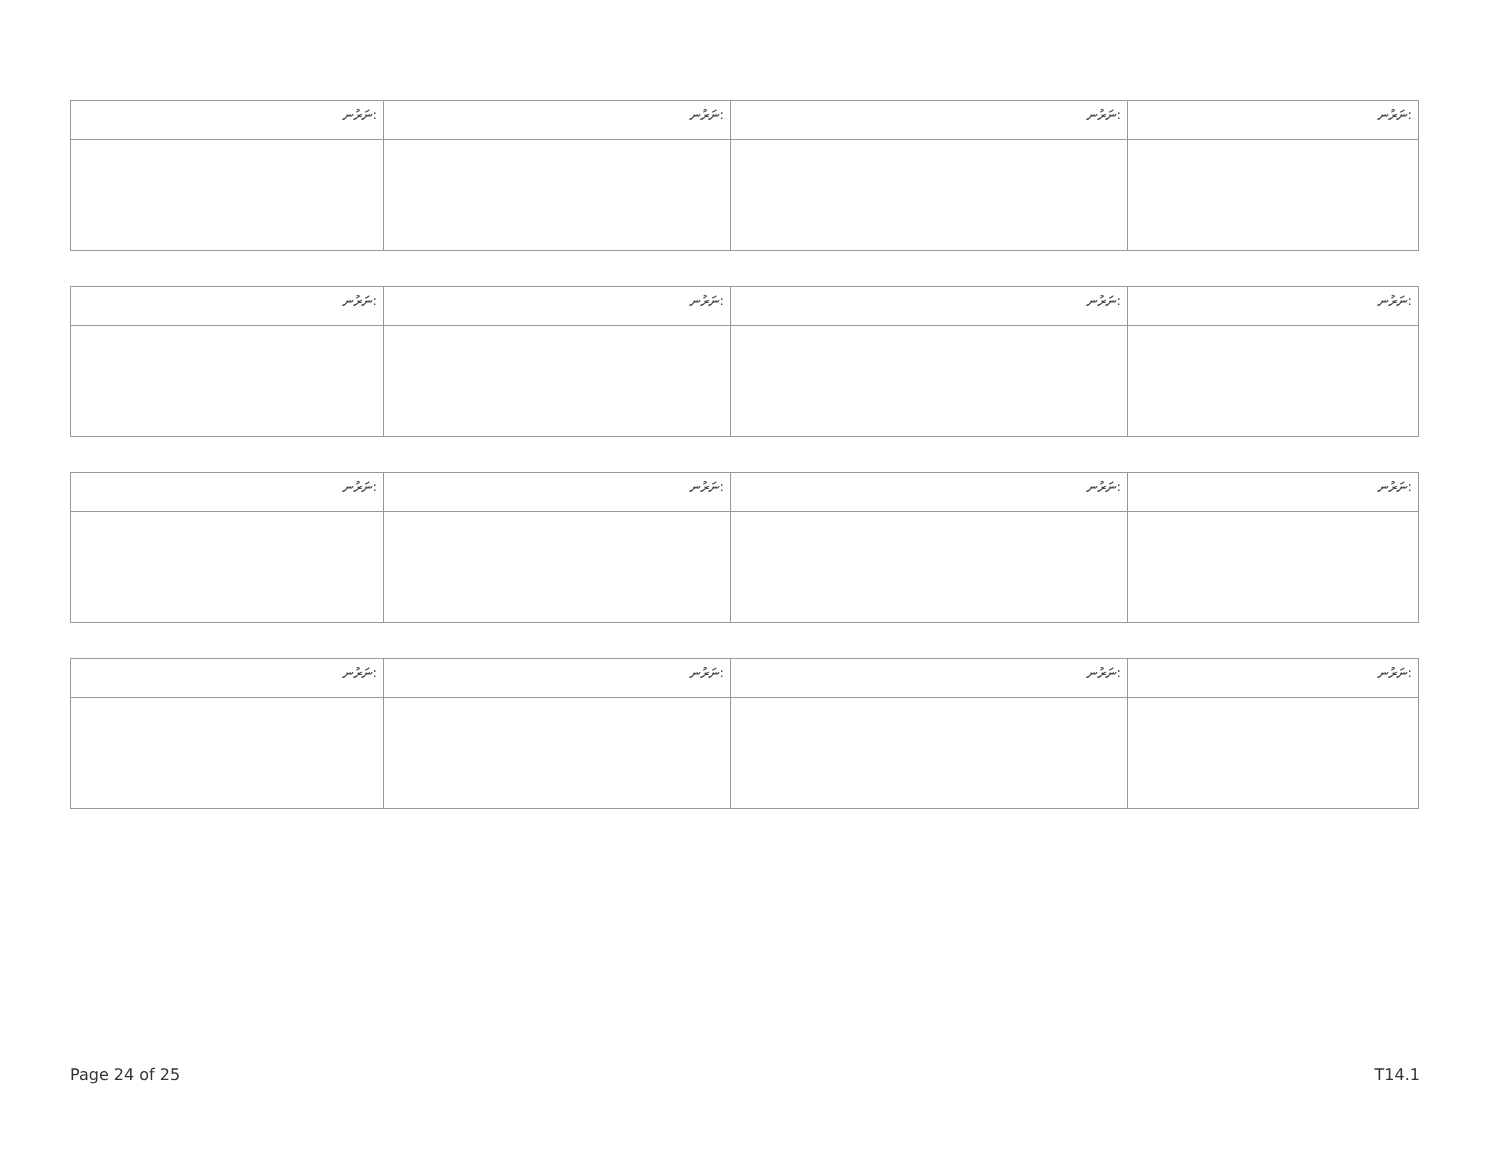| ނަރުނ: | ނަރުނ: | ނަރުނ: | ނަރުނ: |
| --- | --- | --- | --- |
| ނަރުނ: | ނަރުނ: | ނަރުނ: | ނަރުނ: |
| --- | --- | --- | --- |
| ނަރުނ: | ނަރުނ: | ނަރުނ: | ނަރުނ: |
| --- | --- | --- | --- |
| ނަރުނ: | ނަރުނ: | ނަރުނ: | ނަރުނ: |
| --- | --- | --- | --- |
Page 24 of 25 T14.1